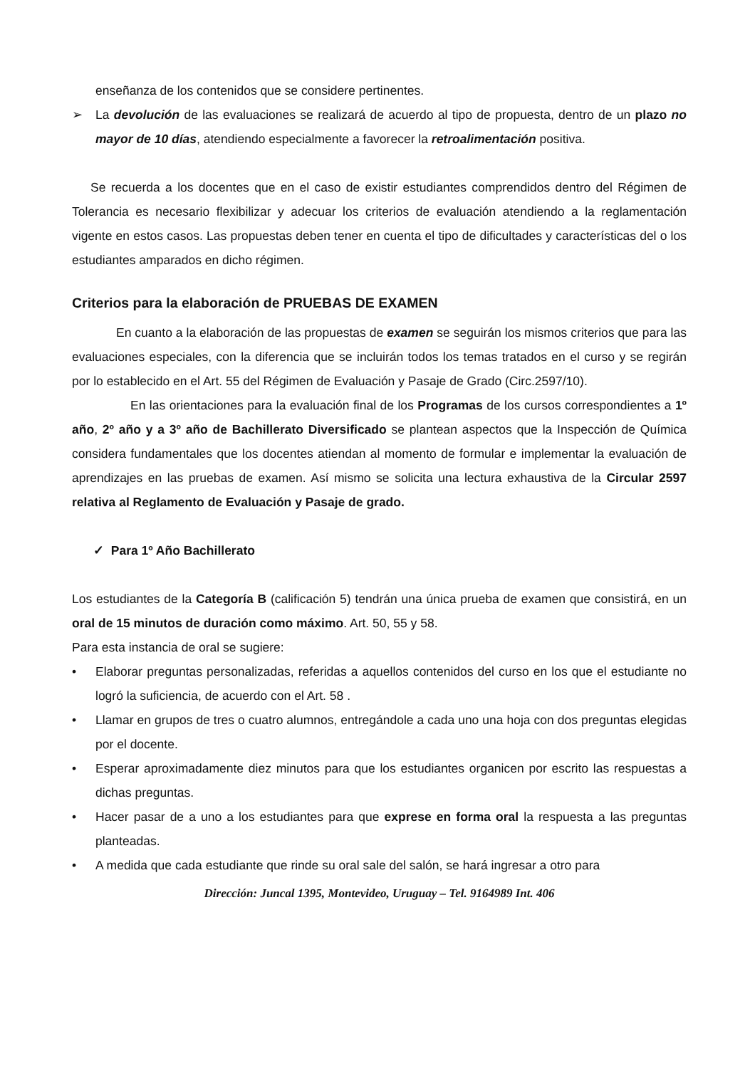enseñanza de los contenidos que se considere pertinentes.
➢ La devolución de las evaluaciones se realizará de acuerdo al tipo de propuesta, dentro de un plazo no mayor de 10 días, atendiendo especialmente a favorecer la retroalimentación positiva.
Se recuerda a los docentes que en el caso de existir estudiantes comprendidos dentro del Régimen de Tolerancia es necesario flexibilizar y adecuar los criterios de evaluación atendiendo a la reglamentación vigente en estos casos. Las propuestas deben tener en cuenta el tipo de dificultades y características del o los estudiantes amparados en dicho régimen.
Criterios para la elaboración de PRUEBAS DE EXAMEN
En cuanto a la elaboración de las propuestas de examen se seguirán los mismos criterios que para las evaluaciones especiales, con la diferencia que se incluirán todos los temas tratados en el curso y se regirán por lo establecido en el Art. 55 del Régimen de Evaluación y Pasaje de Grado (Circ.2597/10).
En las orientaciones para la evaluación final de los Programas de los cursos correspondientes a 1º año, 2º año y a 3º año de Bachillerato Diversificado se plantean aspectos que la Inspección de Química considera fundamentales que los docentes atiendan al momento de formular e implementar la evaluación de aprendizajes en las pruebas de examen. Así mismo se solicita una lectura exhaustiva de la Circular 2597 relativa al Reglamento de Evaluación y Pasaje de grado.
✓ Para 1º Año Bachillerato
Los estudiantes de la Categoría B (calificación 5) tendrán una única prueba de examen que consistirá, en un oral de 15 minutos de duración como máximo. Art. 50, 55 y 58.
Para esta instancia de oral se sugiere:
• Elaborar preguntas personalizadas, referidas a aquellos contenidos del curso en los que el estudiante no logró la suficiencia, de acuerdo con el Art. 58 .
• Llamar en grupos de tres o cuatro alumnos, entregándole a cada uno una hoja con dos preguntas elegidas por el docente.
• Esperar aproximadamente diez minutos para que los estudiantes organicen por escrito las respuestas a dichas preguntas.
• Hacer pasar de a uno a los estudiantes para que exprese en forma oral la respuesta a las preguntas planteadas.
• A medida que cada estudiante que rinde su oral sale del salón, se hará ingresar a otro para
Dirección: Juncal 1395, Montevideo, Uruguay – Tel. 9164989 Int. 406